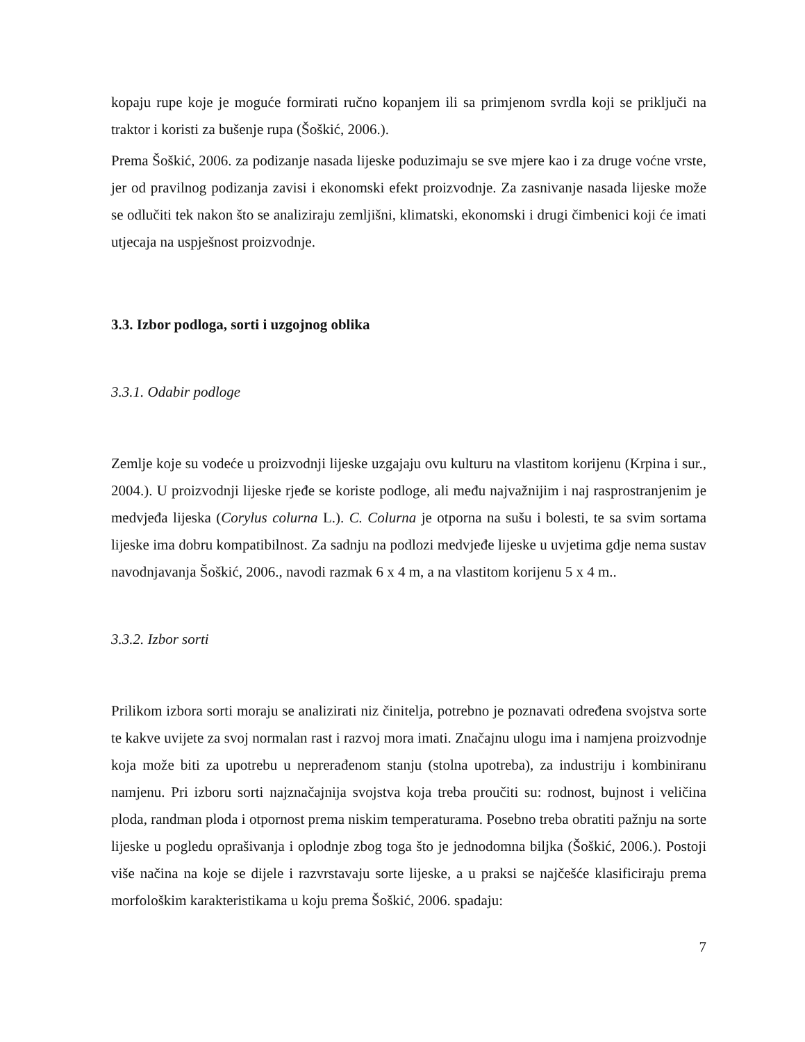kopaju rupe koje je moguće formirati ručno kopanjem ili sa primjenom svrdla koji se priključi na traktor i koristi za bušenje rupa (Šoškić, 2006.).
Prema Šoškić, 2006. za podizanje nasada lijeske poduzimaju se sve mjere kao i za drugе voćne vrste, jer od pravilnog podizanja zavisi i ekonomski efekt proizvodnje. Za zasnivanje nasada lijeske može se odlučiti tek nakon što se analiziraju zemljišni, klimatski, ekonomski i drugi čimbenici koji će imati utjecaja na uspješnost proizvodnje.
3.3. Izbor podloga, sorti i uzgojnog oblika
3.3.1. Odabir podloge
Zemlje koje su vodeće u proizvodnji lijeske uzgajaju ovu kulturu na vlastitom korijenu (Krpina i sur., 2004.). U proizvodnji lijeske rjeđe se koriste podloge, ali među najvažnijim i naj rasprostranjenim je medvjeđa lijeska (Corylus colurna L.). C. Colurna je otporna na sušu i bolesti, te sa svim sortama lijeske ima dobru kompatibilnost. Za sadnju na podlozi medvjeđe lijeske u uvjetima gdje nema sustav navodnjavanja Šoškić, 2006., navodi razmak 6 x 4 m, a na vlastitom korijenu 5 x 4 m..
3.3.2. Izbor sorti
Prilikom izbora sorti moraju se analizirati niz činitelja, potrebno je poznavati određena svojstva sorte te kakve uvijete za svoj normalan rast i razvoj mora imati. Značajnu ulogu ima i namjena proizvodnje koja može biti za upotrebu u neprerađenom stanju (stolna upotreba), za industriju i kombiniranu namjenu. Pri izboru sorti najznačajnija svojstva koja treba proučiti su: rodnost, bujnost i veličina ploda, randman ploda i otpornost prema niskim temperaturama. Posebno treba obratiti pažnju na sorte lijeske u pogledu oprašivanja i oplodnje zbog toga što je jednodomna biljka (Šoškić, 2006.). Postoji više načina na koje se dijele i razvrstavaju sorte lijeske, a u praksi se najčešće klasificiraju prema morfološkim karakteristikama u koju prema Šoškić, 2006. spadaju:
7